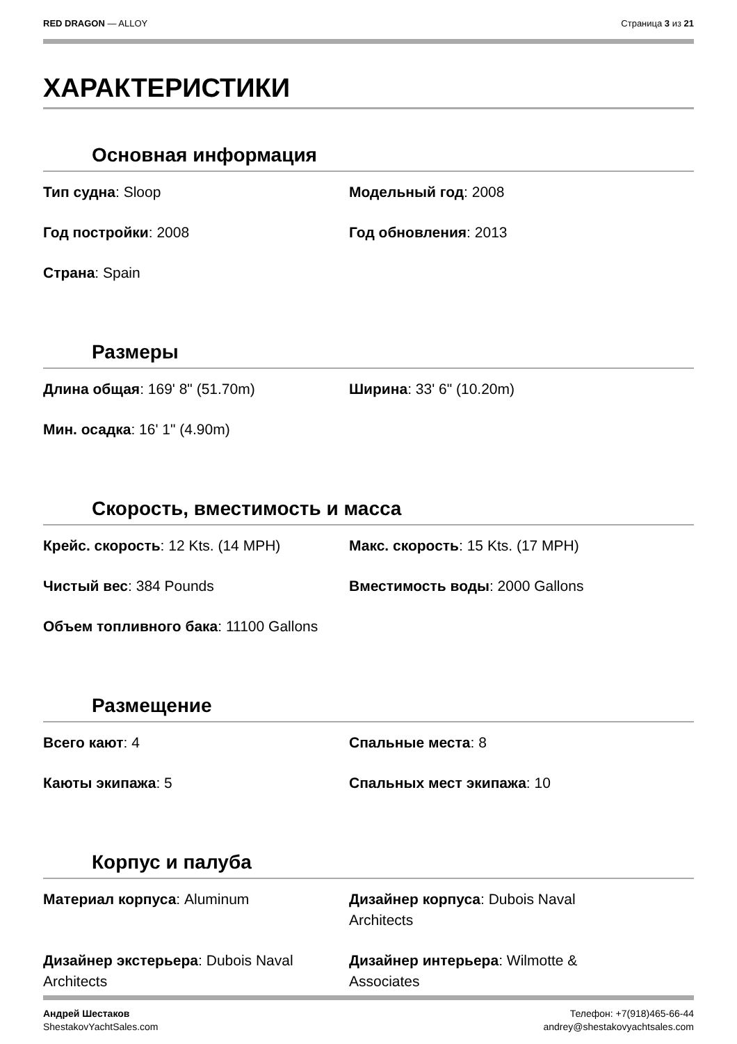RED DRAGON — ALLOY Страница 3 из 21
ХАРАКТЕРИСТИКИ
Основная информация
Тип судна: Sloop
Модельный год: 2008
Год постройки: 2008
Год обновления: 2013
Страна: Spain
Размеры
Длина общая: 169' 8" (51.70m)
Ширина: 33' 6" (10.20m)
Мин. осадка: 16' 1" (4.90m)
Скорость, вместимость и масса
Крейс. скорость: 12 Kts. (14 MPH)
Макс. скорость: 15 Kts. (17 MPH)
Чистый вес: 384 Pounds
Вместимость воды: 2000 Gallons
Объем топливного бака: 11100 Gallons
Размещение
Всего кают: 4
Спальные места: 8
Каюты экипажа: 5
Спальных мест экипажа: 10
Корпус и палуба
Материал корпуса: Aluminum
Дизайнер корпуса: Dubois Naval
Architects
Дизайнер экстерьера: Dubois Naval
Architects
Дизайнер интерьера: Wilmotte &
Associates
Андрей Шестаков
ShestakovYachtSales.com
Телефон: +7(918)465-66-44
andrey@shestakovyachtsales.com